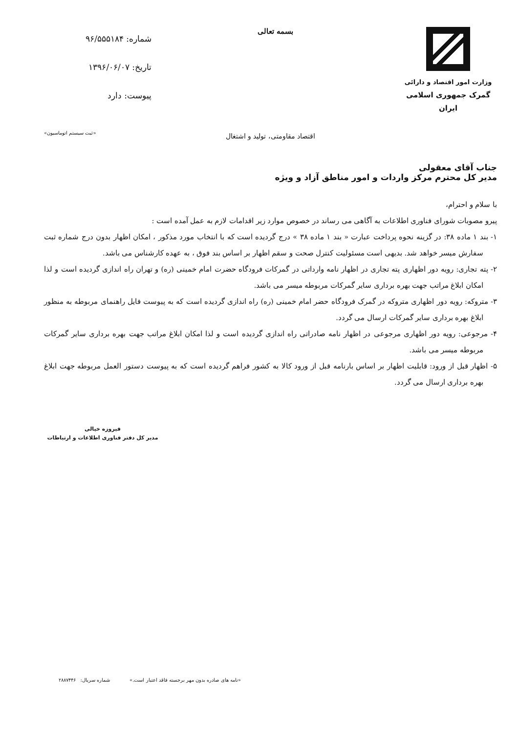وزارت امور اقتصاد و دارائی
گمرک جمهوری اسلامی ایران
بسمه تعالی
شماره: ۹۶/۵۵۵۱۸۴
تاریخ: ۱۳۹۶/۰۶/۰۷
پیوست: دارد
اقتصاد مقاومتی، تولید و اشتغال
«ثبت سیستم اتوماسیون»
جناب آقای معقولی
مدیر کل محترم مرکز واردات و امور مناطق آزاد و ویژه
با سلام و احترام،
پیرو مصوبات شورای فناوری اطلاعات به آگاهی می رساند در خصوص موارد زیر اقدامات لازم به عمل آمده است :
۱- بند ۱ ماده ۳۸: در گزینه نحوه پرداخت عبارت « بند ۱ ماده ۳۸ » درج گردیده است که با انتخاب مورد مذکور ، امکان اظهار بدون درج شماره ثبت سفارش میسر خواهد شد. بدیهی است مسئولیت کنترل صحت و سقم اظهار بر اساس بند فوق ، به عهده کارشناس می باشد.
۲- پته تجاری: رویه دور اظهاری پته تجاری در اظهار نامه وارداتی در گمرکات فرودگاه حضرت امام خمینی (ره) و تهران راه اندازی گردیده است و لذا امکان ابلاغ مراتب جهت بهره برداری سایر گمرکات مربوطه میسر می باشد.
۳- متروکه: رویه دور اظهاری متروکه در گمرک فرودگاه حضر امام خمینی (ره) راه اندازی گردیده است که به پیوست فایل راهنمای مربوطه به منظور ابلاغ بهره برداری سایر گمرکات ارسال می گردد.
۴- مرجوعی: رویه دور اظهاری مرجوعی در اظهار نامه صادراتی راه اندازی گردیده است و لذا امکان ابلاغ مراتب جهت بهره برداری سایر گمرکات مربوطه میسر می باشد.
۵- اظهار قبل از ورود: قابلیت اظهار بر اساس بارنامه قبل از ورود کالا به کشور فراهم گردیده است که به پیوست دستور العمل مربوطه جهت ابلاغ بهره برداری ارسال می گردد.
فیروزه خیالی
مدیر کل دفتر فناوری اطلاعات و ارتباطات
«نامه های صادره بدون مهر برجسته فاقد اعتبار است.» شماره سریال: ۲۸۸۷۴۴۶